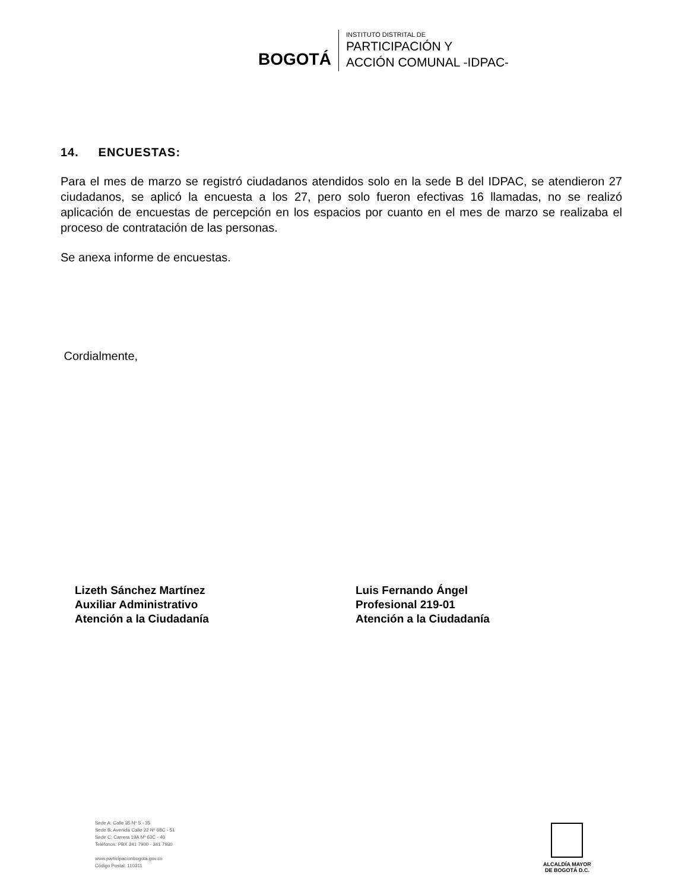BOGOTÁ
INSTITUTO DISTRITAL DE
PARTICIPACIÓN Y
ACCIÓN COMUNAL -IDPAC-
14. ENCUESTAS:
Para el mes de marzo se registró ciudadanos atendidos solo en la sede B del IDPAC, se atendieron 27 ciudadanos, se aplicó la encuesta a los 27, pero solo fueron efectivas 16 llamadas, no se realizó aplicación de encuestas de percepción en los espacios por cuanto en el mes de marzo se realizaba el proceso de contratación de las personas.
Se anexa informe de encuestas.
Cordialmente,
Lizeth Sánchez Martínez
Auxiliar Administrativo
Atención a la Ciudadanía
Luis Fernando Ángel
Profesional 219-01
Atención a la Ciudadanía
Sede A: Calle 35 Nº 5 - 35
Sede B: Avenida Calle 22 Nº 68C - 51
Sede C: Carrera 19A Nº 63C - 40
Teléfonos: PBX 241 7900 - 241 7930
www.participacionbogota.gov.co
Código Postal: 110311
ALCALDÍA MAYOR
DE BOGOTÁ D.C.